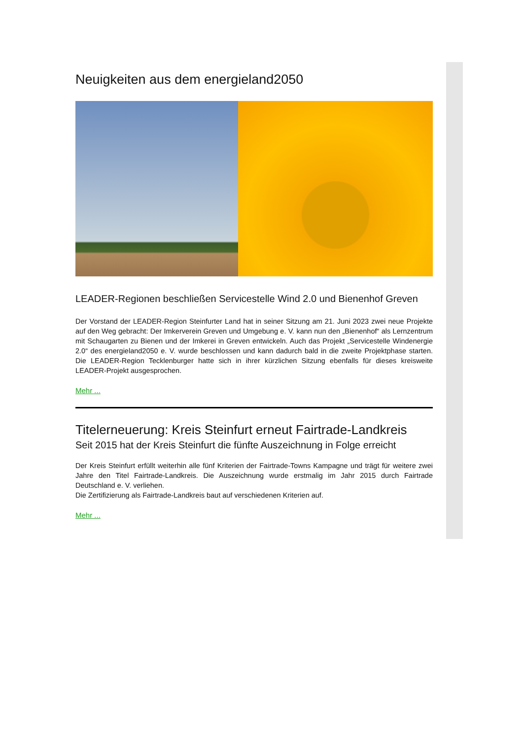Neuigkeiten aus dem energieland2050
LEADER-Regionen beschließen Servicestelle Wind 2.0 und Bienenhof Greven
Der Vorstand der LEADER-Region Steinfurter Land hat in seiner Sitzung am 21. Juni 2023 zwei neue Projekte auf den Weg gebracht: Der Imkerverein Greven und Umgebung e. V. kann nun den „Bienenhof“ als Lernzentrum mit Schaugarten zu Bienen und der Imkerei in Greven entwickeln. Auch das Projekt „Servicestelle Windenergie 2.0“ des energieland2050 e. V. wurde beschlossen und kann dadurch bald in die zweite Projektphase starten. Die LEADER-Region Tecklenburger hatte sich in ihrer kürzlichen Sitzung ebenfalls für dieses kreisweite LEADER-Projekt ausgesprochen.
Mehr ...
Titelerneuerung: Kreis Steinfurt erneut Fairtrade-Landkreis
Seit 2015 hat der Kreis Steinfurt die fünfte Auszeichnung in Folge erreicht
Der Kreis Steinfurt erfüllt weiterhin alle fünf Kriterien der Fairtrade-Towns Kampagne und trägt für weitere zwei Jahre den Titel Fairtrade-Landkreis. Die Auszeichnung wurde erstmalig im Jahr 2015 durch Fairtrade Deutschland e. V. verliehen.
Die Zertifizierung als Fairtrade-Landkreis baut auf verschiedenen Kriterien auf.
Mehr ...